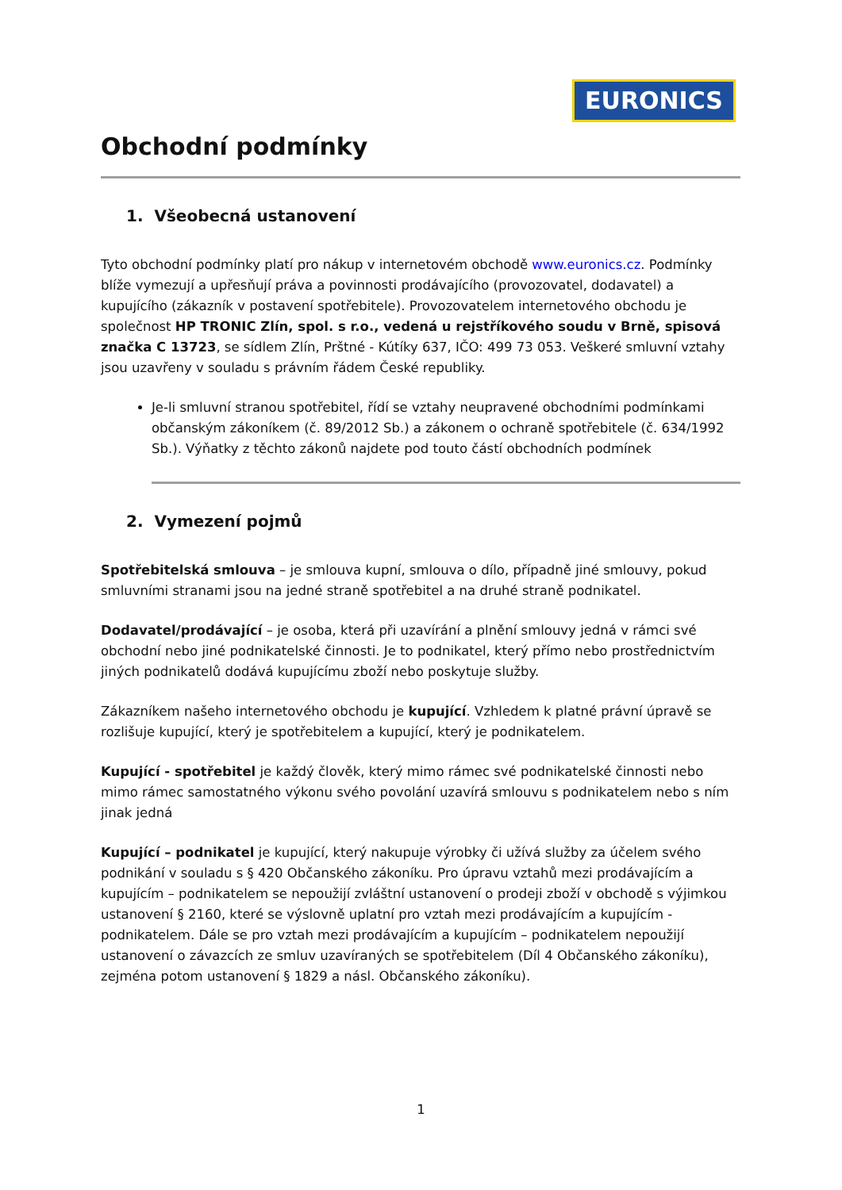EURONICS ★
Obchodní podmínky
1. Všeobecná ustanovení
Tyto obchodní podmínky platí pro nákup v internetovém obchodě www.euronics.cz. Podmínky blíže vymezují a upřesňují práva a povinnosti prodávajícího (provozovatel, dodavatel) a kupujícího (zákazník v postavení spotřebitele). Provozovatelem internetového obchodu je společnost HP TRONIC Zlín, spol. s r.o., vedená u rejstříkového soudu v Brně, spisová značka C 13723, se sídlem Zlín, Prštné - Kútíky 637, IČO: 499 73 053. Veškeré smluvní vztahy jsou uzavřeny v souladu s právním řádem České republiky.
Je-li smluvní stranou spotřebitel, řídí se vztahy neupravené obchodními podmínkami občanským zákoníkem (č. 89/2012 Sb.) a zákonem o ochraně spotřebitele (č. 634/1992 Sb.). Výňatky z těchto zákonů najdete pod touto částí obchodních podmínek
2. Vymezení pojmů
Spotřebitelská smlouva – je smlouva kupní, smlouva o dílo, případně jiné smlouvy, pokud smluvními stranami jsou na jedné straně spotřebitel a na druhé straně podnikatel.
Dodavatel/prodávající – je osoba, která při uzavírání a plnění smlouvy jedná v rámci své obchodní nebo jiné podnikatelské činnosti. Je to podnikatel, který přímo nebo prostřednictvím jiných podnikatelů dodává kupujícímu zboží nebo poskytuje služby.
Zákazníkem našeho internetového obchodu je kupující. Vzhledem k platné právní úpravě se rozlišuje kupující, který je spotřebitelem a kupující, který je podnikatelem.
Kupující - spotřebitel je každý člověk, který mimo rámec své podnikatelské činnosti nebo mimo rámec samostatného výkonu svého povolání uzavírá smlouvu s podnikatelem nebo s ním jinak jedná
Kupující – podnikatel je kupující, který nakupuje výrobky či užívá služby za účelem svého podnikání v souladu s § 420 Občanského zákoníku. Pro úpravu vztahů mezi prodávajícím a kupujícím – podnikatelem se nepoužijí zvláštní ustanovení o prodeji zboží v obchodě s výjimkou ustanovení § 2160, které se výslovně uplatní pro vztah mezi prodávajícím a kupujícím - podnikatelem. Dále se pro vztah mezi prodávajícím a kupujícím – podnikatelem nepoužijí ustanovení o závazcích ze smluv uzavíraných se spotřebitelem (Díl 4 Občanského zákoníku), zejména potom ustanovení § 1829 a násl. Občanského zákoníku).
1